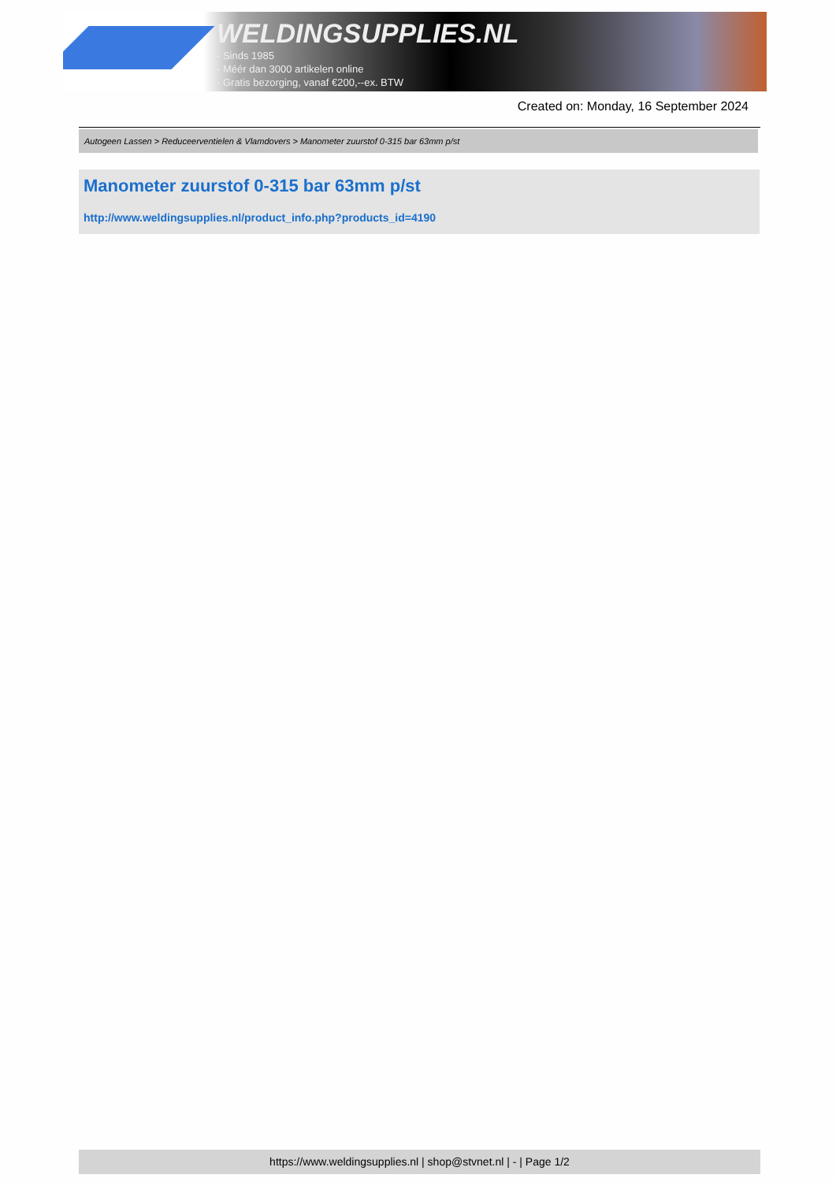WELDINGSUPPLIES.NL
- Sinds 1985
- Méér dan 3000 artikelen online
- Gratis bezorging, vanaf €200,--ex. BTW
Created on: Monday, 16 September 2024
Autogeen Lassen > Reduceerventielen & Vlamdovers > Manometer zuurstof 0-315 bar 63mm p/st
Manometer zuurstof 0-315 bar 63mm p/st
http://www.weldingsupplies.nl/product_info.php?products_id=4190
https://www.weldingsupplies.nl | shop@stvnet.nl | - | Page 1/2